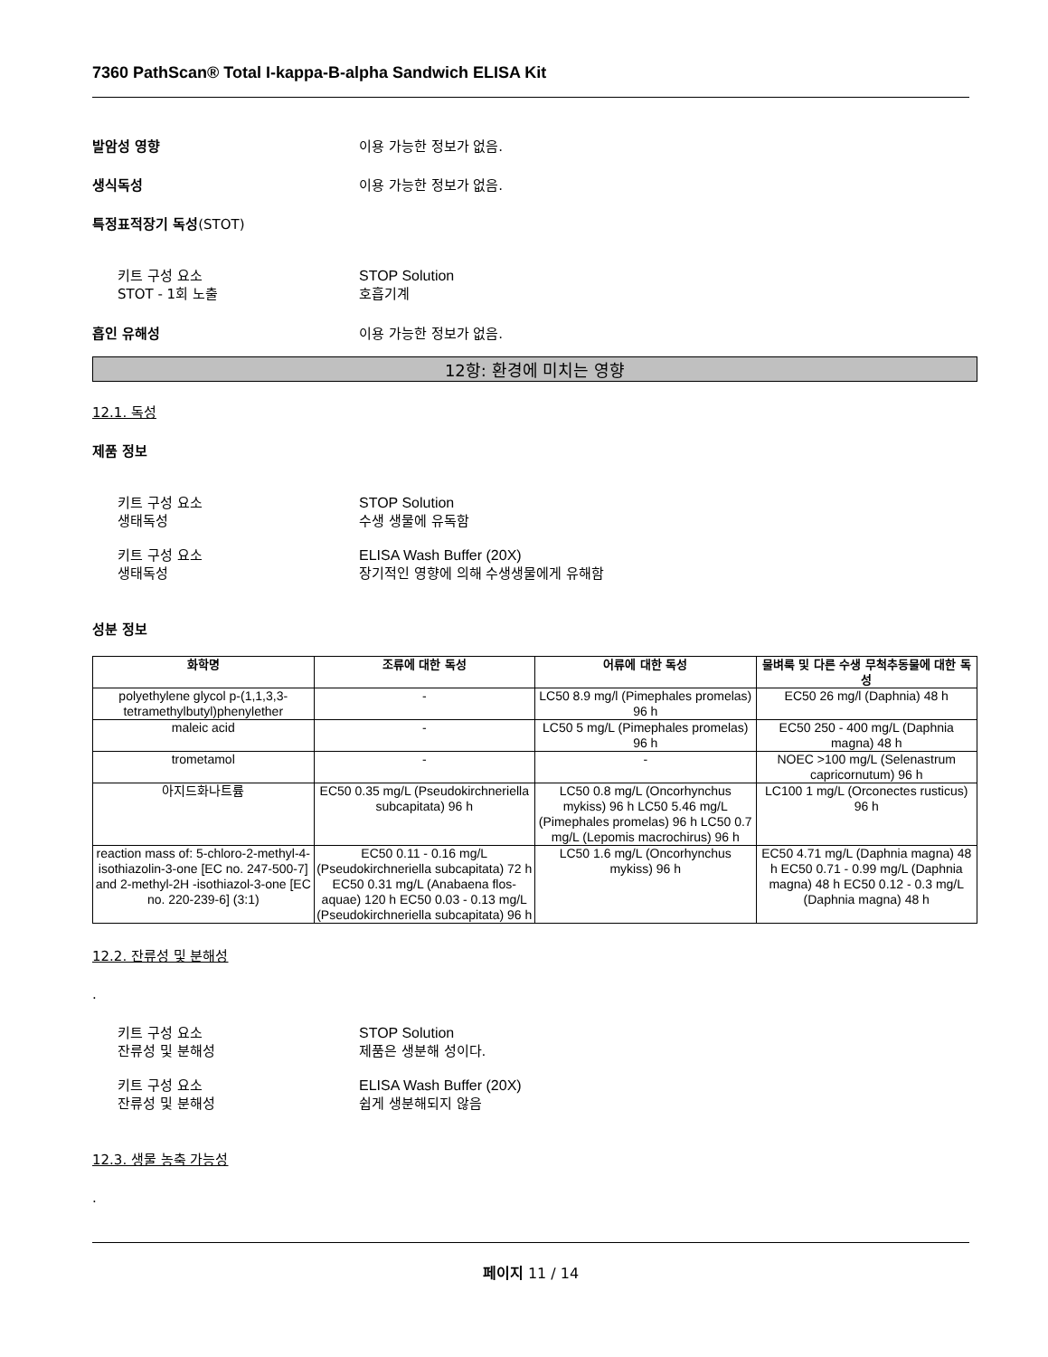7360 PathScan® Total I-kappa-B-alpha Sandwich ELISA Kit
발암성 영향 이용 가능한 정보가 없음.
생식독성 이용 가능한 정보가 없음.
특정표적장기 독성(STOT)
키트 구성 요소
STOT - 1회 노출
STOP Solution
호흡기계
흡인 유해성 이용 가능한 정보가 없음.
12항: 환경에 미치는 영향
12.1. 독성
제품 정보
키트 구성 요소
생태독성
STOP Solution
수생 생물에 유독함
키트 구성 요소
생태독성
ELISA Wash Buffer (20X)
장기적인 영향에 의해 수생생물에게 유해함
성분 정보
| 화학명 | 조류에 대한 독성 | 어류에 대한 독성 | 물벼룩 및 다른 수생 무척추동물에 대한 독성 |
| --- | --- | --- | --- |
| polyethylene glycol p-(1,1,3,3-tetramethylbutyl)phenylether | - | LC50 8.9 mg/l (Pimephales promelas) 96 h | EC50 26 mg/l (Daphnia) 48 h |
| maleic acid | - | LC50 5 mg/L (Pimephales promelas) 96 h | EC50 250 - 400 mg/L (Daphnia magna) 48 h |
| trometamol | - | - | NOEC >100 mg/L (Selenastrum capricornutum) 96 h |
| 아지드화나트륨 | EC50 0.35 mg/L (Pseudokirchneriella subcapitata) 96 h | LC50 0.8 mg/L (Oncorhynchus mykiss) 96 h LC50 5.46 mg/L (Pimephales promelas) 96 h LC50 0.7 mg/L (Lepomis macrochirus) 96 h | LC100 1 mg/L (Orconectes rusticus) 96 h |
| reaction mass of: 5-chloro-2-methyl-4-isothiazolin-3-one [EC no. 247-500-7] and 2-methyl-2H -isothiazol-3-one [EC no. 220-239-6] (3:1) | EC50 0.11 - 0.16 mg/L (Pseudokirchneriella subcapitata) 72 h EC50 0.31 mg/L (Anabaena flos-aquae) 120 h EC50 0.03 - 0.13 mg/L (Pseudokirchneriella subcapitata) 96 h | LC50 1.6 mg/L (Oncorhynchus mykiss) 96 h | EC50 4.71 mg/L (Daphnia magna) 48 h EC50 0.71 - 0.99 mg/L (Daphnia magna) 48 h EC50 0.12 - 0.3 mg/L (Daphnia magna) 48 h |
12.2. 잔류성 및 분해성
.
키트 구성 요소
잔류성 및 분해성
STOP Solution
제품은 생분해 성이다.
키트 구성 요소
잔류성 및 분해성
ELISA Wash Buffer (20X)
쉽게 생분해되지 않음
12.3. 생물 농축 가능성
.
페이지 11 / 14